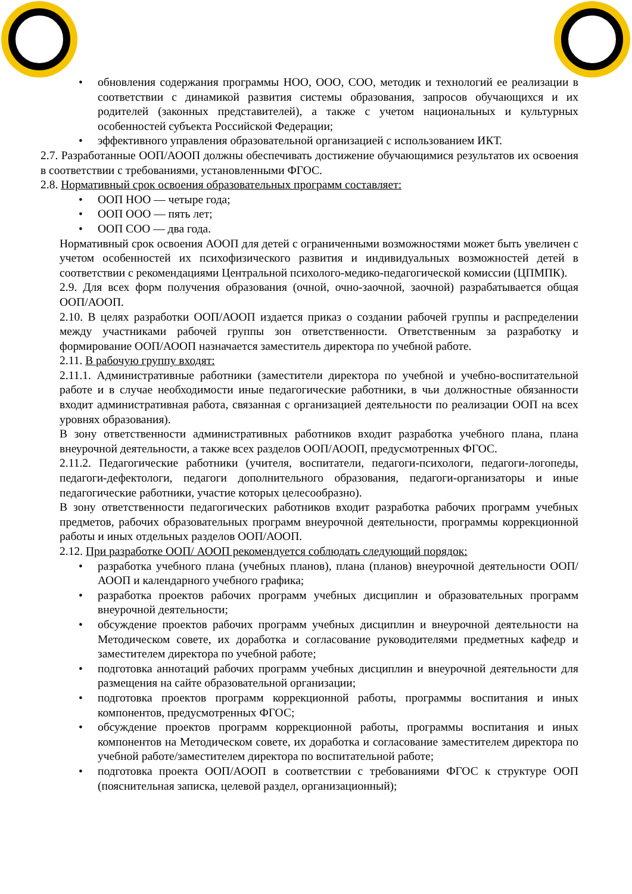• обновления содержания программы НОО, ООО, СОО, методик и технологий ее реализации в соответствии с динамикой развития системы образования, запросов обучающихся и их родителей (законных представителей), а также с учетом национальных и культурных особенностей субъекта Российской Федерации;
• эффективного управления образовательной организацией с использованием ИКТ.
2.7. Разработанные ООП/АООП должны обеспечивать достижение обучающимися результатов их освоения в соответствии с требованиями, установленными ФГОС.
2.8. Нормативный срок освоения образовательных программ составляет:
• ООП НОО — четыре года;
• ООП ООО — пять лет;
• ООП СОО — два года.
Нормативный срок освоения АООП для детей с ограниченными возможностями может быть увеличен с учетом особенностей их психофизического развития и индивидуальных возможностей детей в соответствии с рекомендациями Центральной психолого-медико-педагогической комиссии (ЦПМПК).
2.9. Для всех форм получения образования (очной, очно-заочной, заочной) разрабатывается общая ООП/АООП.
2.10. В целях разработки ООП/АООП издается приказ о создании рабочей группы и распределении между участниками рабочей группы зон ответственности. Ответственным за разработку и формирование ООП/АООП назначается заместитель директора по учебной работе.
2.11. В рабочую группу входят:
2.11.1. Административные работники (заместители директора по учебной и учебно-воспитательной работе и в случае необходимости иные педагогические работники, в чьи должностные обязанности входит административная работа, связанная с организацией деятельности по реализации ООП на всех уровнях образования).
В зону ответственности административных работников входит разработка учебного плана, плана внеурочной деятельности, а также всех разделов ООП/АООП, предусмотренных ФГОС.
2.11.2. Педагогические работники (учителя, воспитатели, педагоги-психологи, педагоги-логопеды, педагоги-дефектологи, педагоги дополнительного образования, педагоги-организаторы и иные педагогические работники, участие которых целесообразно).
В зону ответственности педагогических работников входит разработка рабочих программ учебных предметов, рабочих образовательных программ внеурочной деятельности, программы коррекционной работы и иных отдельных разделов ООП/АООП.
2.12. При разработке ООП/ АООП рекомендуется соблюдать следующий порядок:
• разработка учебного плана (учебных планов), плана (планов) внеурочной деятельности ООП/АООП и календарного учебного графика;
• разработка проектов рабочих программ учебных дисциплин и образовательных программ внеурочной деятельности;
• обсуждение проектов рабочих программ учебных дисциплин и внеурочной деятельности на Методическом совете, их доработка и согласование руководителями предметных кафедр и заместителем директора по учебной работе;
• подготовка аннотаций рабочих программ учебных дисциплин и внеурочной деятельности для размещения на сайте образовательной организации;
• подготовка проектов программ коррекционной работы, программы воспитания и иных компонентов, предусмотренных ФГОС;
• обсуждение проектов программ коррекционной работы, программы воспитания и иных компонентов на Методическом совете, их доработка и согласование заместителем директора по учебной работе/заместителем директора по воспитательной работе;
• подготовка проекта ООП/АООП в соответствии с требованиями ФГОС к структуре ООП (пояснительная записка, целевой раздел, организационный);